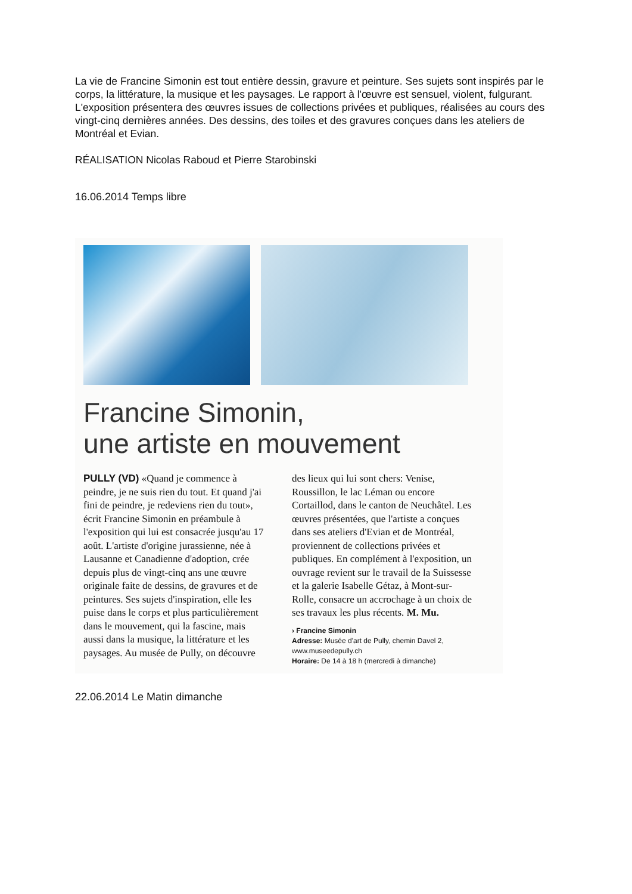La vie de Francine Simonin est tout entière dessin, gravure et peinture. Ses sujets sont inspirés par le corps, la littérature, la musique et les paysages. Le rapport à l'œuvre est sensuel, violent, fulgurant.
L'exposition présentera des œuvres issues de collections privées et publiques, réalisées au cours des vingt-cinq dernières années. Des dessins, des toiles et des gravures conçues dans les ateliers de Montréal et Evian.
RÉALISATION Nicolas Raboud et Pierre Starobinski
16.06.2014 Temps libre
Francine Simonin,
une artiste en mouvement
PULLY (VD) «Quand je commence à peindre, je ne suis rien du tout. Et quand j'ai fini de peindre, je redeviens rien du tout», écrit Francine Simonin en préambule à l'exposition qui lui est consacrée jusqu'au 17 août. L'artiste d'origine jurassienne, née à Lausanne et Canadienne d'adoption, crée depuis plus de vingt-cinq ans une œuvre originale faite de dessins, de gravures et de peintures. Ses sujets d'inspiration, elle les puise dans le corps et plus particulièrement dans le mouvement, qui la fascine, mais aussi dans la musique, la littérature et les paysages. Au musée de Pully, on découvre
des lieux qui lui sont chers: Venise, Roussillon, le lac Léman ou encore Cortaillod, dans le canton de Neuchâtel. Les œuvres présentées, que l'artiste a conçues dans ses ateliers d'Evian et de Montréal, proviennent de collections privées et publiques. En complément à l'exposition, un ouvrage revient sur le travail de la Suissesse et la galerie Isabelle Gétaz, à Mont-sur-Rolle, consacre un accrochage à un choix de ses travaux les plus récents. M. Mu.
› Francine Simonin
Adresse: Musée d'art de Pully, chemin Davel 2, www.museedepully.ch
Horaire: De 14 à 18 h (mercredi à dimanche)
22.06.2014 Le Matin dimanche